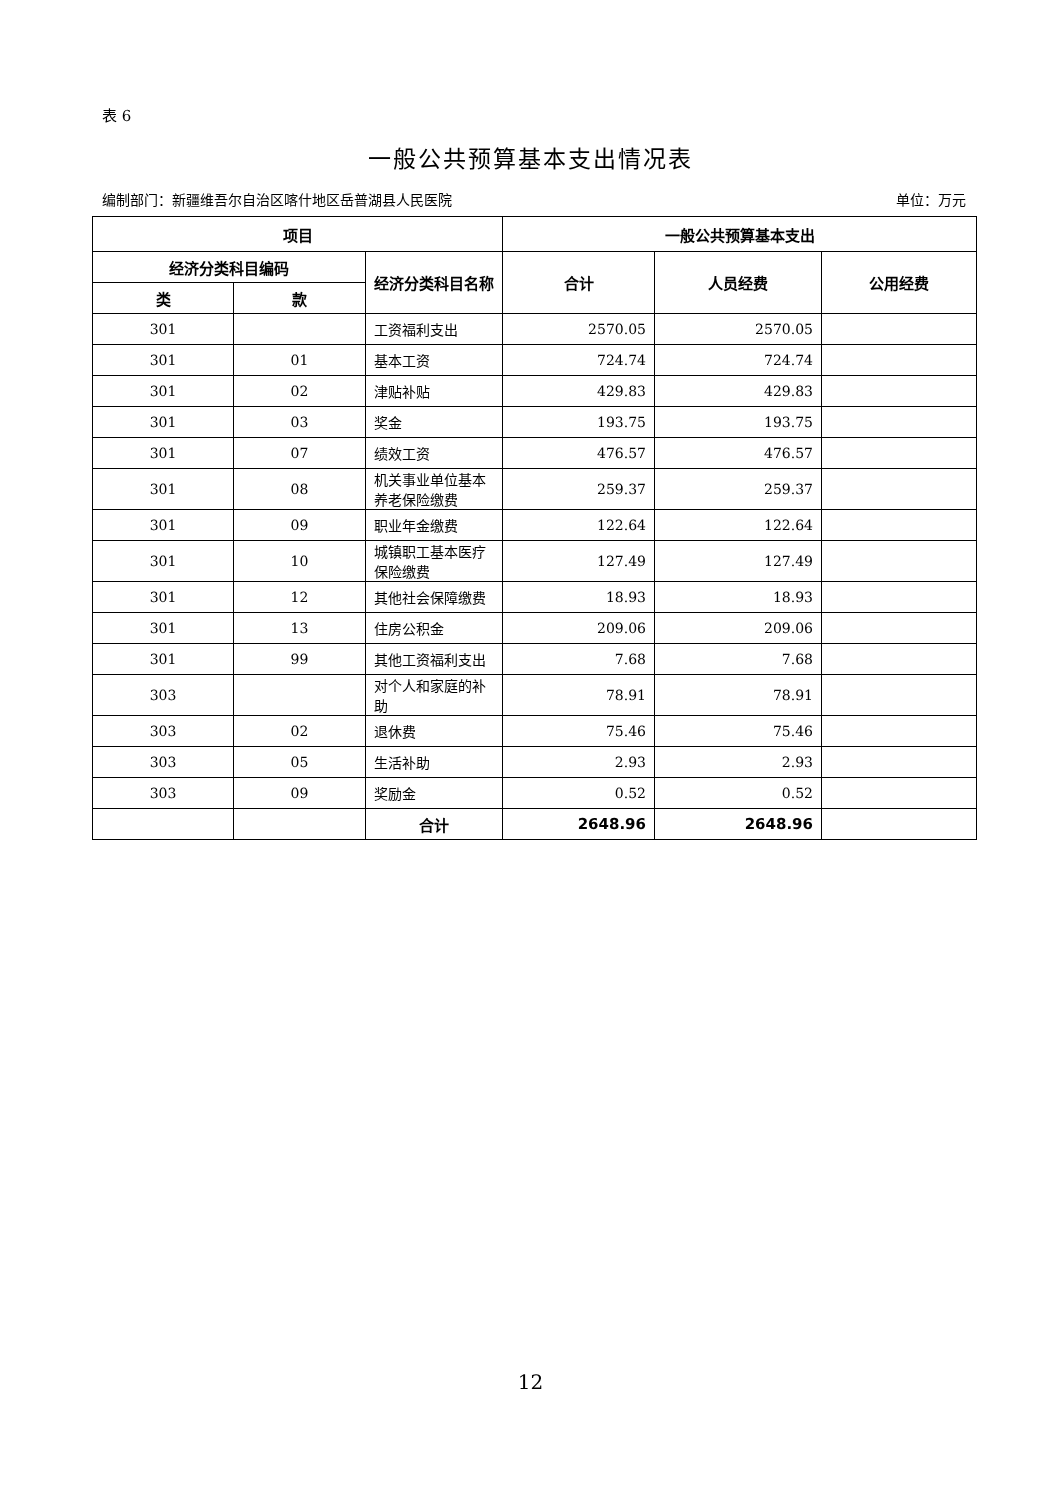表 6
一般公共预算基本支出情况表
编制部门：新疆维吾尔自治区喀什地区岳普湖县人民医院 单位：万元
| 项目 | | | 一般公共预算基本支出 | | |
| --- | --- | --- | --- | --- | --- |
| 经济分类科目编码 | | 经济分类科目名称 | 合计 | 人员经费 | 公用经费 |
| 类 | 款 | | | | |
| 301 | | 工资福利支出 | 2570.05 | 2570.05 | |
| 301 | 01 | 基本工资 | 724.74 | 724.74 | |
| 301 | 02 | 津贴补贴 | 429.83 | 429.83 | |
| 301 | 03 | 奖金 | 193.75 | 193.75 | |
| 301 | 07 | 绩效工资 | 476.57 | 476.57 | |
| 301 | 08 | 机关事业单位基本养老保险缴费 | 259.37 | 259.37 | |
| 301 | 09 | 职业年金缴费 | 122.64 | 122.64 | |
| 301 | 10 | 城镇职工基本医疗保险缴费 | 127.49 | 127.49 | |
| 301 | 12 | 其他社会保障缴费 | 18.93 | 18.93 | |
| 301 | 13 | 住房公积金 | 209.06 | 209.06 | |
| 301 | 99 | 其他工资福利支出 | 7.68 | 7.68 | |
| 303 | | 对个人和家庭的补助 | 78.91 | 78.91 | |
| 303 | 02 | 退休费 | 75.46 | 75.46 | |
| 303 | 05 | 生活补助 | 2.93 | 2.93 | |
| 303 | 09 | 奖励金 | 0.52 | 0.52 | |
| | | 合计 | 2648.96 | 2648.96 | |
12